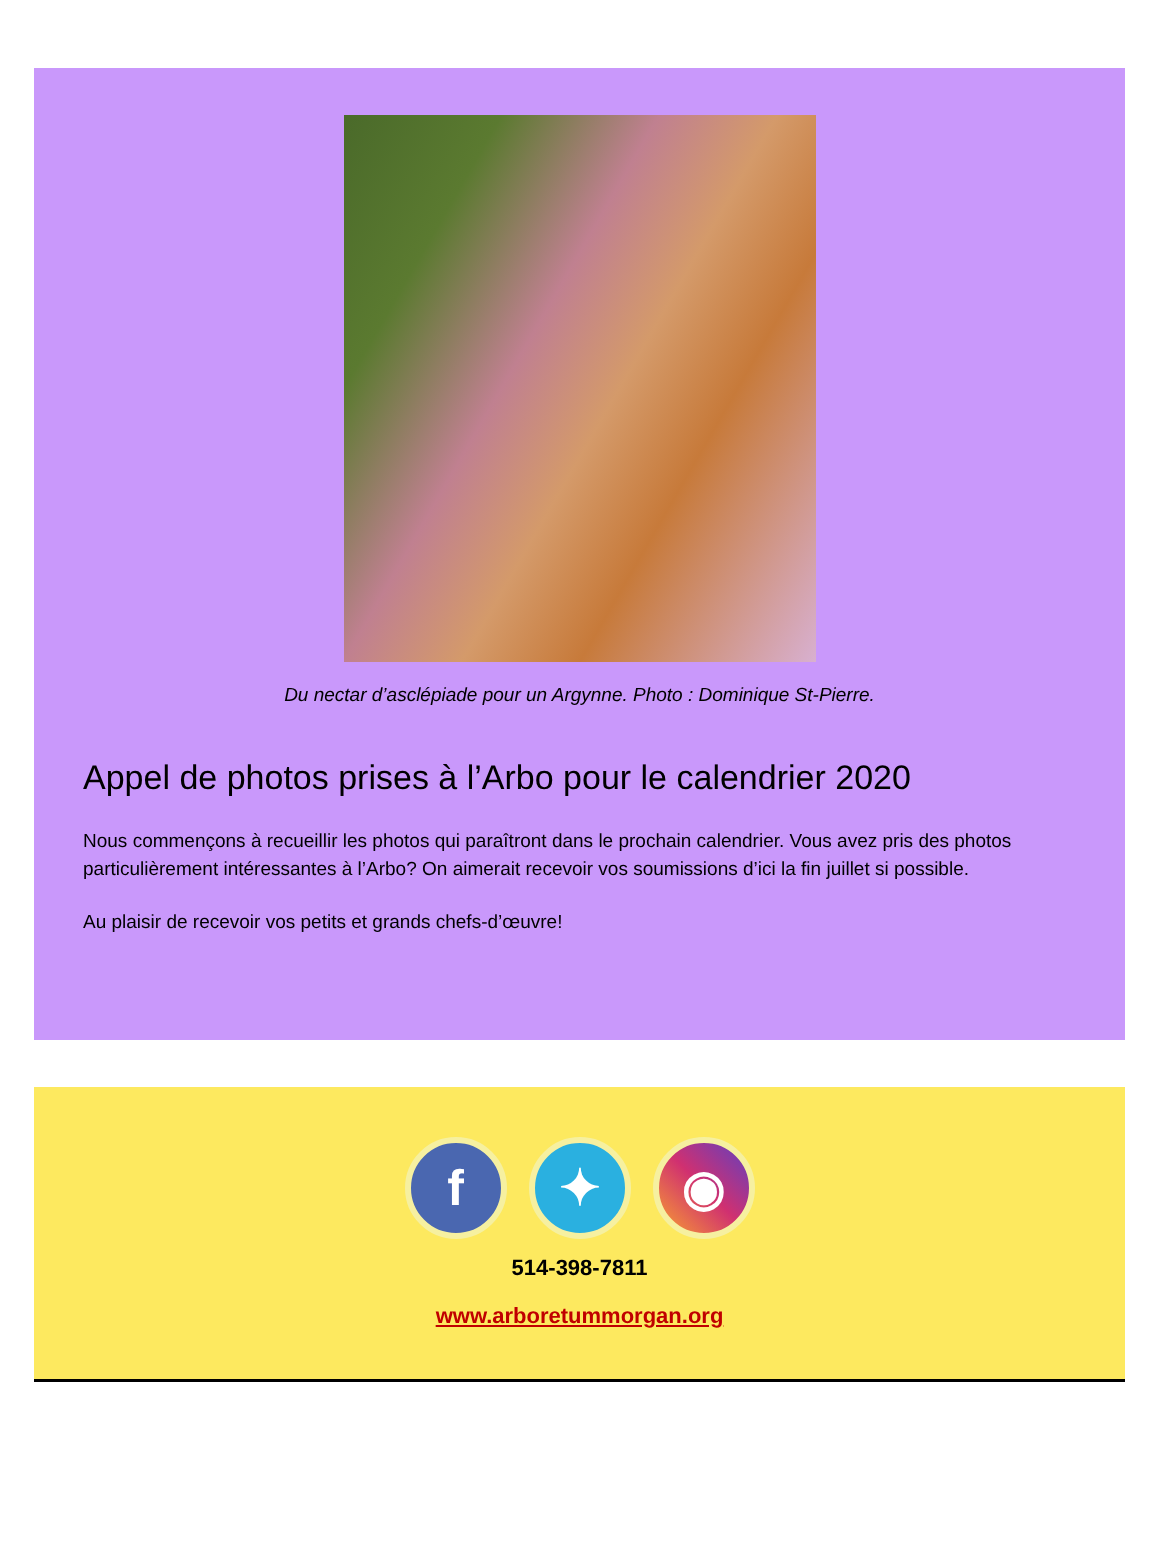Du nectar d’asclépiade pour un Argynne. Photo : Dominique St-Pierre.
Appel de photos prises à l’Arbo pour le calendrier 2020
Nous commençons à recueillir les photos qui paraîtront dans le prochain calendrier. Vous avez pris des photos particulièrement intéressantes à l’Arbo? On aimerait recevoir vos soumissions d’ici la fin juillet si possible.
Au plaisir de recevoir vos petits et grands chefs-d’œuvre!
f ✦ ◉
514-398-7811
www.arboretummorgan.org